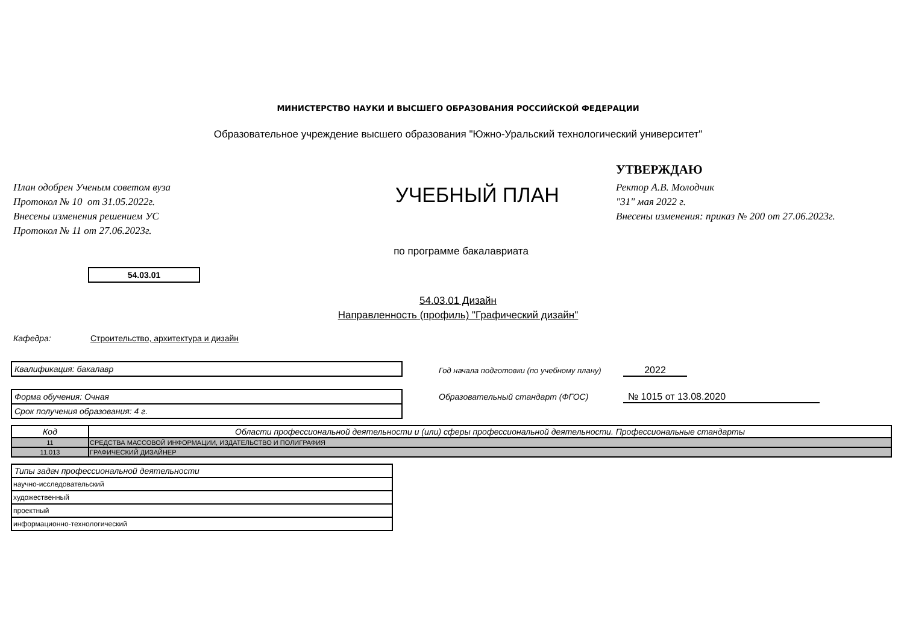МИНИСТЕРСТВО НАУКИ И ВЫСШЕГО ОБРАЗОВАНИЯ РОССИЙСКОЙ ФЕДЕРАЦИИ
Образовательное учреждение высшего образования "Южно-Уральский технологический университет"
План одобрен Ученым советом вуза
Протокол № 10 от 31.05.2022г.
Внесены изменения решением УС
Протокол № 11 от 27.06.2023г.
УЧЕБНЫЙ ПЛАН
УТВЕРЖДАЮ
Ректор А.В. Молодчик
"31" мая 2022 г.
Внесены изменения: приказ № 200 от 27.06.2023г.
по программе бакалавриата
54.03.01
54.03.01 Дизайн
Направленность (профиль) "Графический дизайн"
Кафедра: Строительство, архитектура и дизайн
Квалификация: бакалавр
Форма обучения: Очная
Срок получения образования: 4 г.
Год начала подготовки (по учебному плану) 2022
Образовательный стандарт (ФГОС) № 1015 от 13.08.2020
| Код | Области профессиональной деятельности и (или) сферы профессиональной деятельности. Профессиональные стандарты |
| --- | --- |
| 11 | СРЕДСТВА МАССОВОЙ ИНФОРМАЦИИ, ИЗДАТЕЛЬСТВО И ПОЛИГРАФИЯ |
| 11.013 | ГРАФИЧЕСКИЙ ДИЗАЙНЕР |
| Типы задач профессиональной деятельности |
| --- |
| научно-исследовательский |
| художественный |
| проектный |
| информационно-технологический |